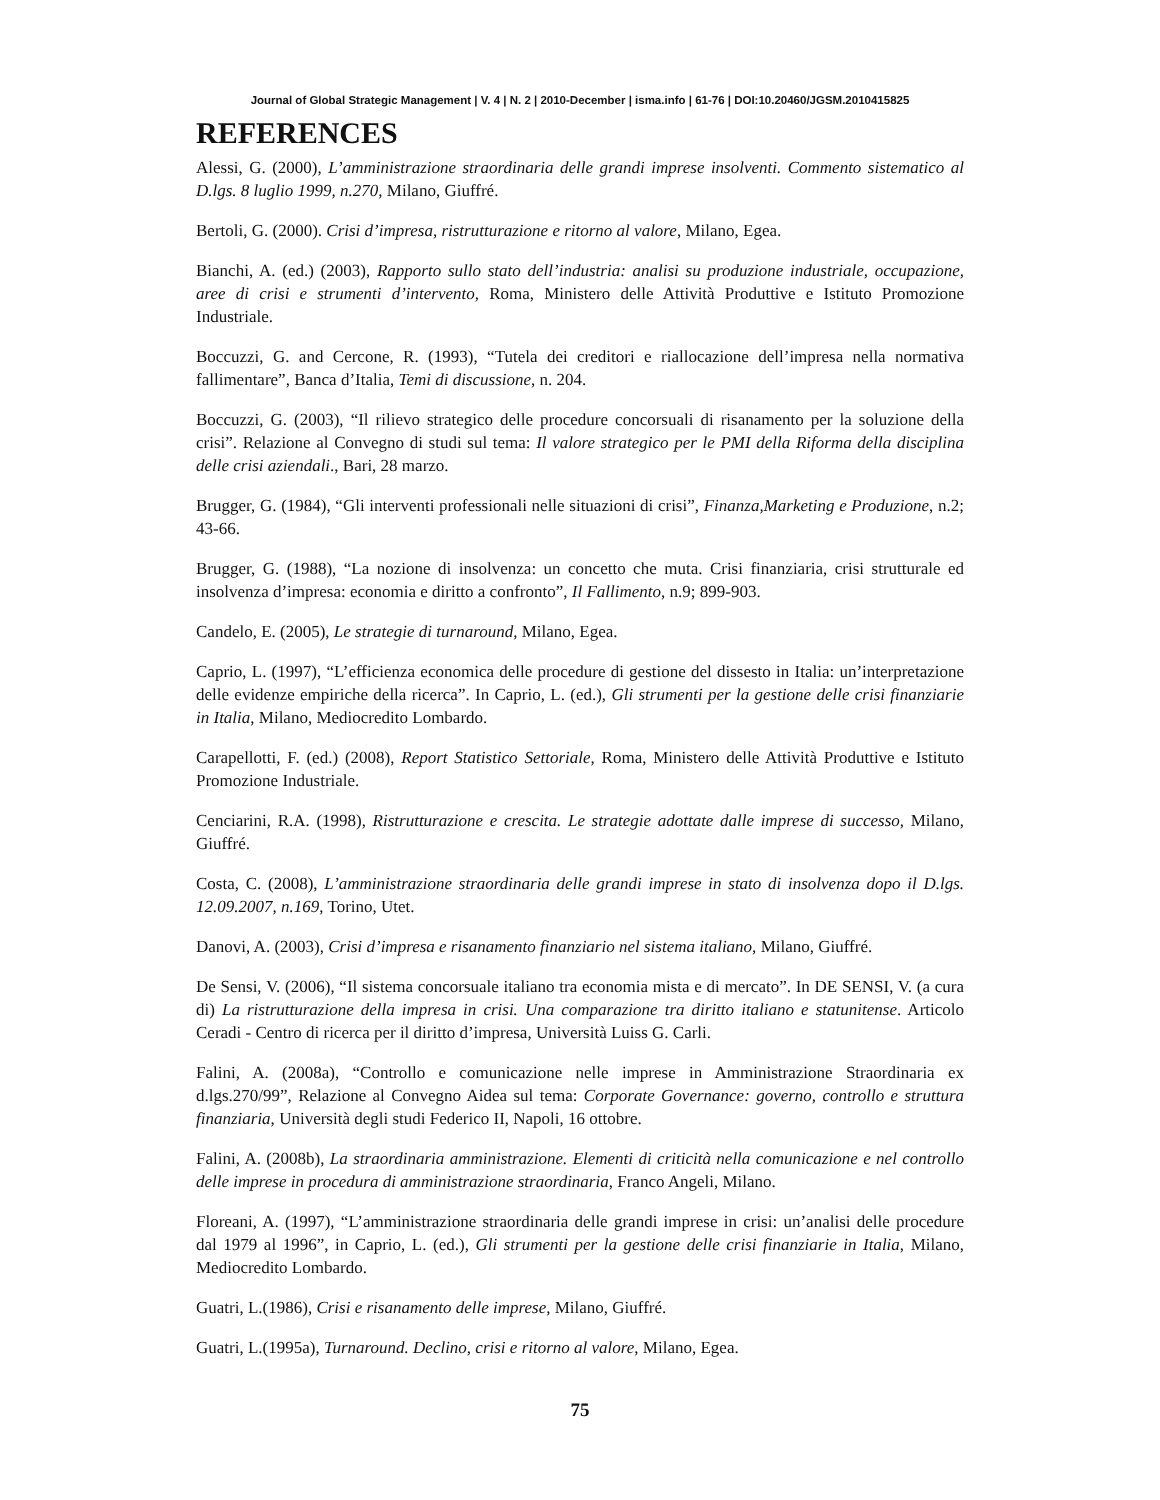Journal of Global Strategic Management | V. 4 | N. 2 | 2010-December | isma.info | 61-76 | DOI:10.20460/JGSM.2010415825
REFERENCES
Alessi, G. (2000), L’amministrazione straordinaria delle grandi imprese insolventi. Commento sistematico al D.lgs. 8 luglio 1999, n.270, Milano, Giuffré.
Bertoli, G. (2000). Crisi d’impresa, ristrutturazione e ritorno al valore, Milano, Egea.
Bianchi, A. (ed.) (2003), Rapporto sullo stato dell’industria: analisi su produzione industriale, occupazione, aree di crisi e strumenti d’intervento, Roma, Ministero delle Attività Produttive e Istituto Promozione Industriale.
Boccuzzi, G. and Cercone, R. (1993), “Tutela dei creditori e riallocazione dell’impresa nella normativa fallimentare”, Banca d’Italia, Temi di discussione, n. 204.
Boccuzzi, G. (2003), “Il rilievo strategico delle procedure concorsuali di risanamento per la soluzione della crisi”. Relazione al Convegno di studi sul tema: Il valore strategico per le PMI della Riforma della disciplina delle crisi aziendali., Bari, 28 marzo.
Brugger, G. (1984), “Gli interventi professionali nelle situazioni di crisi”, Finanza,Marketing e Produzione, n.2; 43-66.
Brugger, G. (1988), “La nozione di insolvenza: un concetto che muta. Crisi finanziaria, crisi strutturale ed insolvenza d’impresa: economia e diritto a confronto”, Il Fallimento, n.9; 899-903.
Candelo, E. (2005), Le strategie di turnaround, Milano, Egea.
Caprio, L. (1997), “L’efficienza economica delle procedure di gestione del dissesto in Italia: un’interpretazione delle evidenze empiriche della ricerca”. In Caprio, L. (ed.), Gli strumenti per la gestione delle crisi finanziarie in Italia, Milano, Mediocredito Lombardo.
Carapellotti, F. (ed.) (2008), Report Statistico Settoriale, Roma, Ministero delle Attività Produttive e Istituto Promozione Industriale.
Cenciarini, R.A. (1998), Ristrutturazione e crescita. Le strategie adottate dalle imprese di successo, Milano, Giuffré.
Costa, C. (2008), L’amministrazione straordinaria delle grandi imprese in stato di insolvenza dopo il D.lgs. 12.09.2007, n.169, Torino, Utet.
Danovi, A. (2003), Crisi d’impresa e risanamento finanziario nel sistema italiano, Milano, Giuffré.
De Sensi, V. (2006), “Il sistema concorsuale italiano tra economia mista e di mercato”. In DE SENSI, V. (a cura di) La ristrutturazione della impresa in crisi. Una comparazione tra diritto italiano e statunitense. Articolo Ceradi - Centro di ricerca per il diritto d’impresa, Università Luiss G. Carli.
Falini, A. (2008a), “Controllo e comunicazione nelle imprese in Amministrazione Straordinaria ex d.lgs.270/99”, Relazione al Convegno Aidea sul tema: Corporate Governance: governo, controllo e struttura finanziaria, Università degli studi Federico II, Napoli, 16 ottobre.
Falini, A. (2008b), La straordinaria amministrazione. Elementi di criticità nella comunicazione e nel controllo delle imprese in procedura di amministrazione straordinaria, Franco Angeli, Milano.
Floreani, A. (1997), “L’amministrazione straordinaria delle grandi imprese in crisi: un’analisi delle procedure dal 1979 al 1996”, in Caprio, L. (ed.), Gli strumenti per la gestione delle crisi finanziarie in Italia, Milano, Mediocredito Lombardo.
Guatri, L.(1986), Crisi e risanamento delle imprese, Milano, Giuffré.
Guatri, L.(1995a), Turnaround. Declino, crisi e ritorno al valore, Milano, Egea.
75